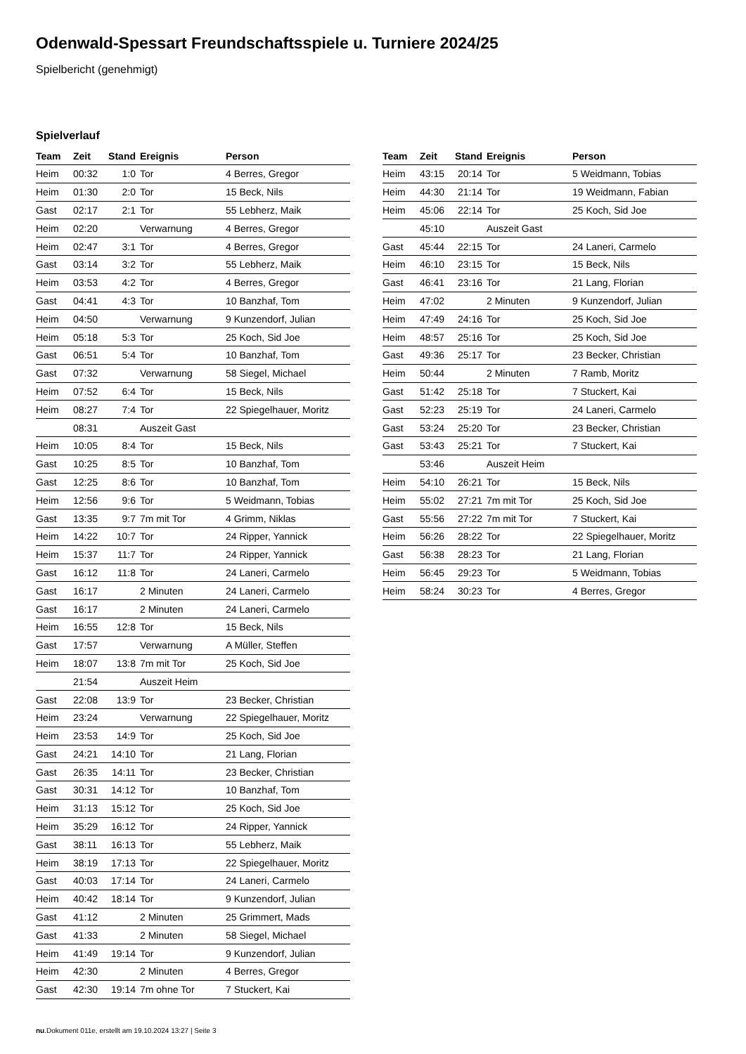Odenwald-Spessart Freundschaftsspiele u. Turniere 2024/25
Spielbericht (genehmigt)
Spielverlauf
| Team | Zeit | Stand | Ereignis | Person |
| --- | --- | --- | --- | --- |
| Heim | 00:32 | 1:0 | Tor | 4 Berres, Gregor |
| Heim | 01:30 | 2:0 | Tor | 15 Beck, Nils |
| Gast | 02:17 | 2:1 | Tor | 55 Lebherz, Maik |
| Heim | 02:20 | | Verwarnung | 4 Berres, Gregor |
| Heim | 02:47 | 3:1 | Tor | 4 Berres, Gregor |
| Gast | 03:14 | 3:2 | Tor | 55 Lebherz, Maik |
| Heim | 03:53 | 4:2 | Tor | 4 Berres, Gregor |
| Gast | 04:41 | 4:3 | Tor | 10 Banzhaf, Tom |
| Heim | 04:50 | | Verwarnung | 9 Kunzendorf, Julian |
| Heim | 05:18 | 5:3 | Tor | 25 Koch, Sid Joe |
| Gast | 06:51 | 5:4 | Tor | 10 Banzhaf, Tom |
| Gast | 07:32 | | Verwarnung | 58 Siegel, Michael |
| Heim | 07:52 | 6:4 | Tor | 15 Beck, Nils |
| Heim | 08:27 | 7:4 | Tor | 22 Spiegelhauer, Moritz |
| | 08:31 | | Auszeit Gast | |
| Heim | 10:05 | 8:4 | Tor | 15 Beck, Nils |
| Gast | 10:25 | 8:5 | Tor | 10 Banzhaf, Tom |
| Gast | 12:25 | 8:6 | Tor | 10 Banzhaf, Tom |
| Heim | 12:56 | 9:6 | Tor | 5 Weidmann, Tobias |
| Gast | 13:35 | 9:7 | 7m mit Tor | 4 Grimm, Niklas |
| Heim | 14:22 | 10:7 | Tor | 24 Ripper, Yannick |
| Heim | 15:37 | 11:7 | Tor | 24 Ripper, Yannick |
| Gast | 16:12 | 11:8 | Tor | 24 Laneri, Carmelo |
| Gast | 16:17 | | 2 Minuten | 24 Laneri, Carmelo |
| Gast | 16:17 | | 2 Minuten | 24 Laneri, Carmelo |
| Heim | 16:55 | 12:8 | Tor | 15 Beck, Nils |
| Gast | 17:57 | | Verwarnung | A Müller, Steffen |
| Heim | 18:07 | 13:8 | 7m mit Tor | 25 Koch, Sid Joe |
| | 21:54 | | Auszeit Heim | |
| Gast | 22:08 | 13:9 | Tor | 23 Becker, Christian |
| Heim | 23:24 | | Verwarnung | 22 Spiegelhauer, Moritz |
| Heim | 23:53 | 14:9 | Tor | 25 Koch, Sid Joe |
| Gast | 24:21 | 14:10 | Tor | 21 Lang, Florian |
| Gast | 26:35 | 14:11 | Tor | 23 Becker, Christian |
| Gast | 30:31 | 14:12 | Tor | 10 Banzhaf, Tom |
| Heim | 31:13 | 15:12 | Tor | 25 Koch, Sid Joe |
| Heim | 35:29 | 16:12 | Tor | 24 Ripper, Yannick |
| Gast | 38:11 | 16:13 | Tor | 55 Lebherz, Maik |
| Heim | 38:19 | 17:13 | Tor | 22 Spiegelhauer, Moritz |
| Gast | 40:03 | 17:14 | Tor | 24 Laneri, Carmelo |
| Heim | 40:42 | 18:14 | Tor | 9 Kunzendorf, Julian |
| Gast | 41:12 | | 2 Minuten | 25 Grimmert, Mads |
| Gast | 41:33 | | 2 Minuten | 58 Siegel, Michael |
| Heim | 41:49 | 19:14 | Tor | 9 Kunzendorf, Julian |
| Heim | 42:30 | | 2 Minuten | 4 Berres, Gregor |
| Gast | 42:30 | 19:14 | 7m ohne Tor | 7 Stuckert, Kai |
| Team | Zeit | Stand | Ereignis | Person |
| --- | --- | --- | --- | --- |
| Heim | 43:15 | 20:14 | Tor | 5 Weidmann, Tobias |
| Heim | 44:30 | 21:14 | Tor | 19 Weidmann, Fabian |
| Heim | 45:06 | 22:14 | Tor | 25 Koch, Sid Joe |
| | 45:10 | | Auszeit Gast | |
| Gast | 45:44 | 22:15 | Tor | 24 Laneri, Carmelo |
| Heim | 46:10 | 23:15 | Tor | 15 Beck, Nils |
| Gast | 46:41 | 23:16 | Tor | 21 Lang, Florian |
| Heim | 47:02 | | 2 Minuten | 9 Kunzendorf, Julian |
| Heim | 47:49 | 24:16 | Tor | 25 Koch, Sid Joe |
| Heim | 48:57 | 25:16 | Tor | 25 Koch, Sid Joe |
| Gast | 49:36 | 25:17 | Tor | 23 Becker, Christian |
| Heim | 50:44 | | 2 Minuten | 7 Ramb, Moritz |
| Gast | 51:42 | 25:18 | Tor | 7 Stuckert, Kai |
| Gast | 52:23 | 25:19 | Tor | 24 Laneri, Carmelo |
| Gast | 53:24 | 25:20 | Tor | 23 Becker, Christian |
| Gast | 53:43 | 25:21 | Tor | 7 Stuckert, Kai |
| | 53:46 | | Auszeit Heim | |
| Heim | 54:10 | 26:21 | Tor | 15 Beck, Nils |
| Heim | 55:02 | 27:21 | 7m mit Tor | 25 Koch, Sid Joe |
| Gast | 55:56 | 27:22 | 7m mit Tor | 7 Stuckert, Kai |
| Heim | 56:26 | 28:22 | Tor | 22 Spiegelhauer, Moritz |
| Gast | 56:38 | 28:23 | Tor | 21 Lang, Florian |
| Heim | 56:45 | 29:23 | Tor | 5 Weidmann, Tobias |
| Heim | 58:24 | 30:23 | Tor | 4 Berres, Gregor |
nu.Dokument 011e, erstellt am 19.10.2024 13:27 | Seite 3